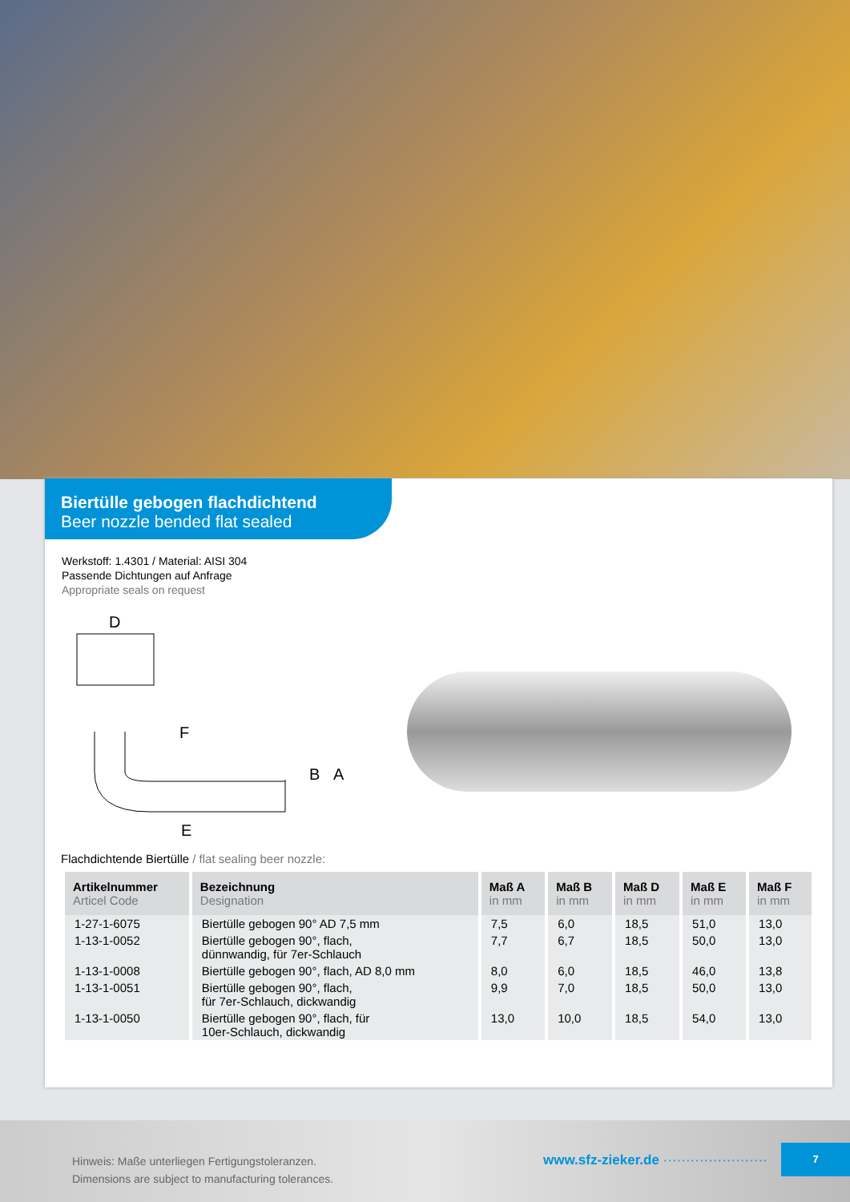Biertülle gebogen flachdichtend
Beer nozzle bended flat sealed
Werkstoff: 1.4301 / Material: AISI 304
Passende Dichtungen auf Anfrage
Appropriate seals on request
D
F
E
A
B
Flachdichtende Biertülle / flat sealing beer nozzle:
| Artikelnummer Articel Code | Bezeichnung Designation | Maß A in mm | Maß B in mm | Maß D in mm | Maß E in mm | Maß F in mm |
| --- | --- | --- | --- | --- | --- | --- |
| 1-27-1-6075 | Biertülle gebogen 90° AD 7,5 mm | 7,5 | 6,0 | 18,5 | 51,0 | 13,0 |
| 1-13-1-0052 | Biertülle gebogen 90°, flach, dünnwandig, für 7er-Schlauch | 7,7 | 6,7 | 18,5 | 50,0 | 13,0 |
| 1-13-1-0008 | Biertülle gebogen 90°, flach, AD 8,0 mm | 8,0 | 6,0 | 18,5 | 46,0 | 13,8 |
| 1-13-1-0051 | Biertülle gebogen 90°, flach, für 7er-Schlauch, dickwandig | 9,9 | 7,0 | 18,5 | 50,0 | 13,0 |
| 1-13-1-0050 | Biertülle gebogen 90°, flach, für 10er-Schlauch, dickwandig | 13,0 | 10,0 | 18,5 | 54,0 | 13,0 |
Hinweis: Maße unterliegen Fertigungstoleranzen.
Dimensions are subject to manufacturing tolerances.
www.sfz-zieker.de ·······················
7